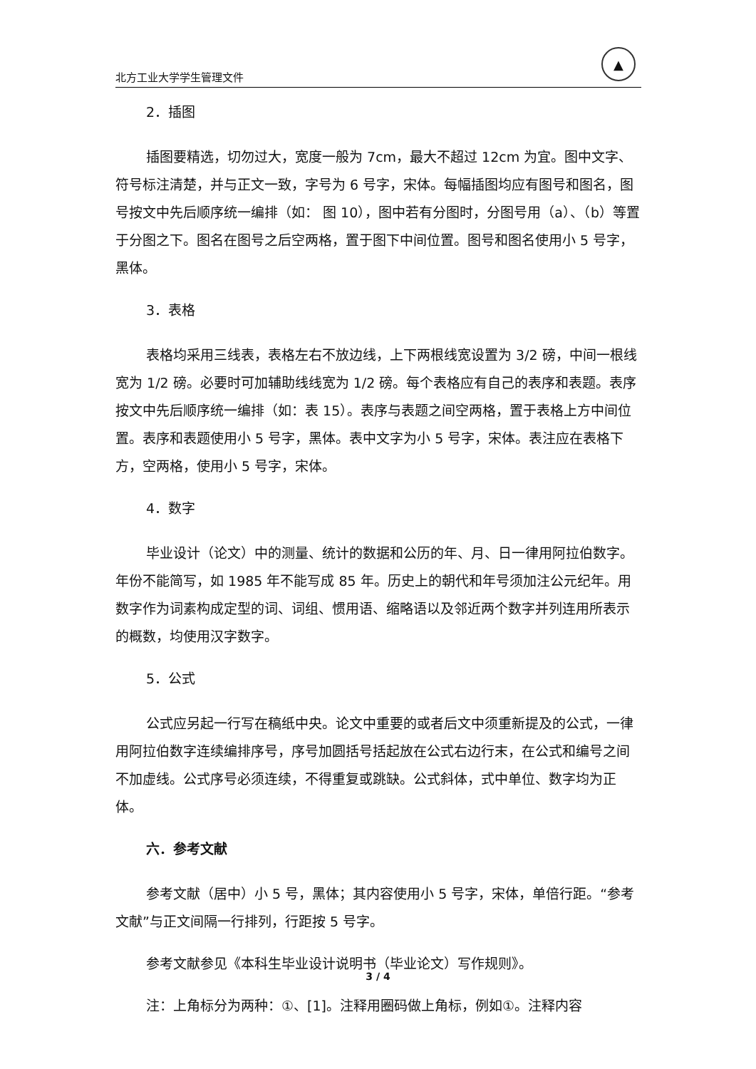北方工业大学学生管理文件
▲
2．插图
插图要精选，切勿过大，宽度一般为 7cm，最大不超过 12cm 为宜。图中文字、符号标注清楚，并与正文一致，字号为 6 号字，宋体。每幅插图均应有图号和图名，图号按文中先后顺序统一编排（如： 图 10），图中若有分图时，分图号用（a）、（b）等置于分图之下。图名在图号之后空两格，置于图下中间位置。图号和图名使用小 5 号字，黑体。
3．表格
表格均采用三线表，表格左右不放边线，上下两根线宽设置为 3/2 磅，中间一根线宽为 1/2 磅。必要时可加辅助线线宽为 1/2 磅。每个表格应有自己的表序和表题。表序按文中先后顺序统一编排（如：表 15）。表序与表题之间空两格，置于表格上方中间位置。表序和表题使用小 5 号字，黑体。表中文字为小 5 号字，宋体。表注应在表格下方，空两格，使用小 5 号字，宋体。
4．数字
毕业设计（论文）中的测量、统计的数据和公历的年、月、日一律用阿拉伯数字。年份不能简写，如 1985 年不能写成 85 年。历史上的朝代和年号须加注公元纪年。用数字作为词素构成定型的词、词组、惯用语、缩略语以及邻近两个数字并列连用所表示的概数，均使用汉字数字。
5．公式
公式应另起一行写在稿纸中央。论文中重要的或者后文中须重新提及的公式，一律用阿拉伯数字连续编排序号，序号加圆括号括起放在公式右边行末，在公式和编号之间不加虚线。公式序号必须连续，不得重复或跳缺。公式斜体，式中单位、数字均为正体。
六．参考文献
参考文献（居中）小 5 号，黑体；其内容使用小 5 号字，宋体，单倍行距。“参考文献”与正文间隔一行排列，行距按 5 号字。
参考文献参见《本科生毕业设计说明书（毕业论文）写作规则》。
注：上角标分为两种：①、[1]。注释用圈码做上角标，例如①。注释内容
3 / 4